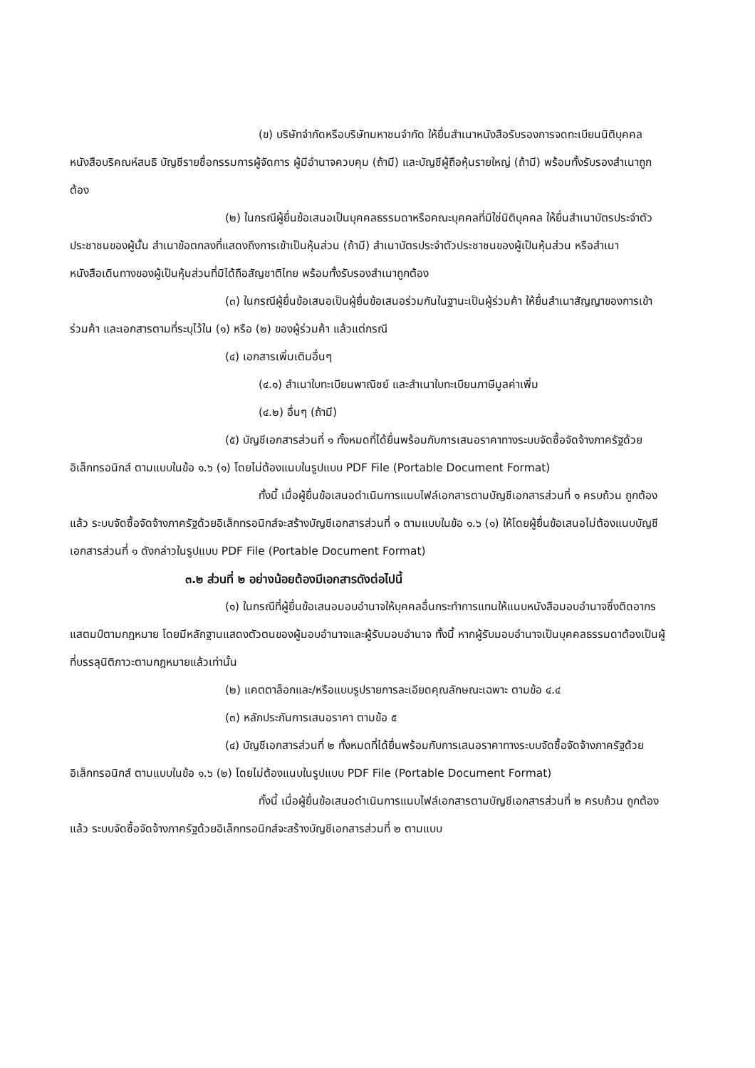(ข) บริษัทจำกัดหรือบริษัทมหาชนจำกัด ให้ยื่นสำเนาหนังสือรับรองการจดทะเบียนนิติบุคคล หนังสือบริคณห์สนธิ บัญชีรายชื่อกรรมการผู้จัดการ ผู้มีอำนาจควบคุม (ถ้ามี) และบัญชีผู้ถือหุ้นรายใหญ่ (ถ้ามี) พร้อมทั้งรับรองสำเนาถูกต้อง
(๒) ในกรณีผู้ยื่นข้อเสนอเป็นบุคคลธรรมดาหรือคณะบุคคลที่มิใช่นิติบุคคล ให้ยื่นสำเนาบัตรประจำตัวประชาชนของผู้นั้น สำเนาข้อตกลงที่แสดงถึงการเข้าเป็นหุ้นส่วน (ถ้ามี) สำเนาบัตรประจำตัวประชาชนของผู้เป็นหุ้นส่วน หรือสำเนาหนังสือเดินทางของผู้เป็นหุ้นส่วนที่มิได้ถือสัญชาติไทย พร้อมทั้งรับรองสำเนาถูกต้อง
(๓) ในกรณีผู้ยื่นข้อเสนอเป็นผู้ยื่นข้อเสนอร่วมกันในฐานะเป็นผู้ร่วมค้า ให้ยื่นสำเนาสัญญาของการเข้าร่วมค้า และเอกสารตามที่ระบุไว้ใน (๑) หรือ (๒) ของผู้ร่วมค้า แล้วแต่กรณี
(๔) เอกสารเพิ่มเติมอื่นๆ
(๔.๑) สำเนาใบทะเบียนพาณิชย์ และสำเนาใบทะเบียนภาษีมูลค่าเพิ่ม
(๔.๒) อื่นๆ (ถ้ามี)
(๕) บัญชีเอกสารส่วนที่ ๑ ทั้งหมดที่ได้ยื่นพร้อมกับการเสนอราคาทางระบบจัดซื้อจัดจ้างภาครัฐด้วยอิเล็กทรอนิกส์ ตามแบบในข้อ ๑.๖ (๑) โดยไม่ต้องแนบในรูปแบบ PDF File (Portable Document Format)
ทั้งนี้ เมื่อผู้ยื่นข้อเสนอดำเนินการแนบไฟล์เอกสารตามบัญชีเอกสารส่วนที่ ๑ ครบถ้วน ถูกต้องแล้ว ระบบจัดซื้อจัดจ้างภาครัฐด้วยอิเล็กทรอนิกส์จะสร้างบัญชีเอกสารส่วนที่ ๑ ตามแบบในข้อ ๑.๖ (๑) ให้โดยผู้ยื่นข้อเสนอไม่ต้องแนบบัญชีเอกสารส่วนที่ ๑ ดังกล่าวในรูปแบบ PDF File (Portable Document Format)
๓.๒ ส่วนที่ ๒ อย่างน้อยต้องมีเอกสารดังต่อไปนี้
(๑) ในกรณีที่ผู้ยื่นข้อเสนอมอบอำนาจให้บุคคลอื่นกระทำการแทนให้แนบหนังสือมอบอำนาจซึ่งติดอากรแสตมป์ตามกฎหมาย โดยมีหลักฐานแสดงตัวตนของผู้มอบอำนาจและผู้รับมอบอำนาจ ทั้งนี้ หากผู้รับมอบอำนาจเป็นบุคคลธรรมดาต้องเป็นผู้ที่บรรลุนิติภาวะตามกฎหมายแล้วเท่านั้น
(๒) แคตตาล็อกและ/หรือแบบรูปรายการละเอียดคุณลักษณะเฉพาะ ตามข้อ ๔.๔
(๓) หลักประกันการเสนอราคา ตามข้อ ๕
(๔) บัญชีเอกสารส่วนที่ ๒ ทั้งหมดที่ได้ยื่นพร้อมกับการเสนอราคาทางระบบจัดซื้อจัดจ้างภาครัฐด้วยอิเล็กทรอนิกส์ ตามแบบในข้อ ๑.๖ (๒) โดยไม่ต้องแนบในรูปแบบ PDF File (Portable Document Format)
ทั้งนี้ เมื่อผู้ยื่นข้อเสนอดำเนินการแนบไฟล์เอกสารตามบัญชีเอกสารส่วนที่ ๒ ครบถ้วน ถูกต้องแล้ว ระบบจัดซื้อจัดจ้างภาครัฐด้วยอิเล็กทรอนิกส์จะสร้างบัญชีเอกสารส่วนที่ ๒ ตามแบบ